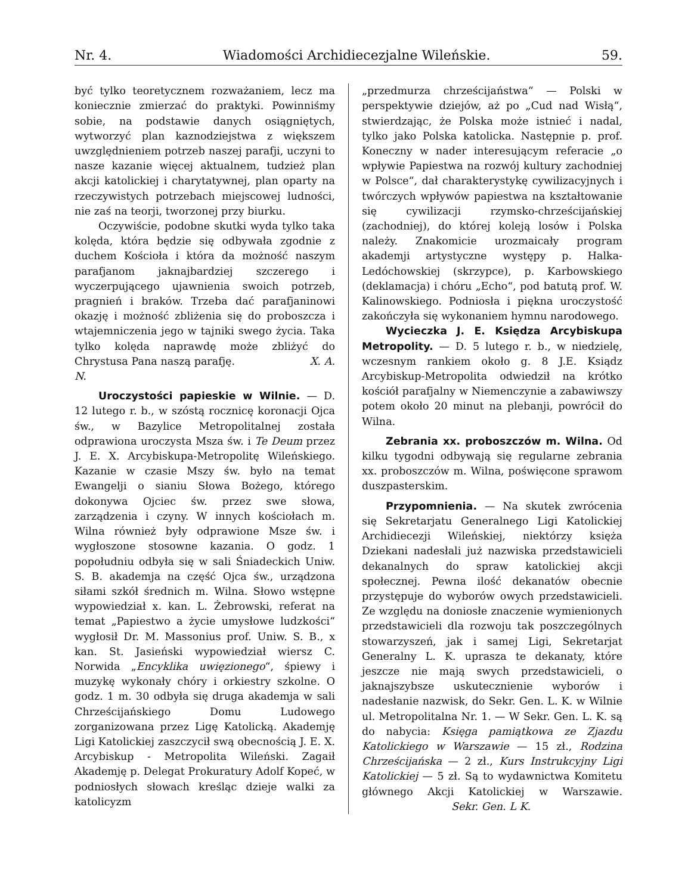Nr. 4. Wiadomości Archidiecezjalne Wileńskie. 59.
być tylko teoretycznem rozważaniem, lecz ma koniecznie zmierzać do praktyki. Powinniśmy sobie, na podstawie danych osiągniętych, wytworzyć plan kaznodziejstwa z większem uwzględnieniem potrzeb naszej parafji, uczyni to nasze kazanie więcej aktualnem, tudzież plan akcji katolickiej i charytatywnej, plan oparty na rzeczywistych potrzebach miejscowej ludności, nie zaś na teorji, tworzonej przy biurku.
Oczywiście, podobne skutki wyda tylko taka kolęda, która będzie się odbywała zgodnie z duchem Kościoła i która da możność naszym parafjanom jaknajbardziej szczerego i wyczerpującego ujawnienia swoich potrzeb, pragnień i braków. Trzeba dać parafjaninowi okazję i możność zbliżenia się do proboszcza i wtajemniczenia jego w tajniki swego życia. Taka tylko kolęda naprawdę może zbliżyć do Chrystusa Pana naszą parafję. X. A. N.
Uroczystości papieskie w Wilnie. — D. 12 lutego r. b., w szóstą rocznicę koronacji Ojca św., w Bazylice Metropolitalnej została odprawiona uroczysta Msza św. i Te Deum przez J. E. X. Arcybiskupa-Metropolitę Wileńskiego. Kazanie w czasie Mszy św. było na temat Ewangelji o sianiu Słowa Bożego, którego dokonywa Ojciec św. przez swe słowa, zarządzenia i czyny. W innych kościołach m. Wilna również były odprawione Msze św. i wygłoszone stosowne kazania. O godz. 1 popołudniu odbyła się w sali Śniadeckich Uniw. S. B. akademja na część Ojca św., urządzona siłami szkół średnich m. Wilna. Słowo wstępne wypowiedział x. kan. L. Żebrowski, referat na temat „Papiestwo a życie umysłowe ludzkości“ wygłosił Dr. M. Massonius prof. Uniw. S. B., x kan. St. Jasieński wypowiedział wiersz C. Norwida „Encyklika uwięzionego“, śpiewy i muzykę wykonały chóry i orkiestry szkolne. O godz. 1 m. 30 odbyła się druga akademja w sali Chrześcijańskiego Domu Ludowego zorganizowana przez Ligę Katolicką. Akademję Ligi Katolickiej zaszczycił swą obecnością J. E. X. Arcybiskup - Metropolita Wileński. Zagaił Akademję p. Delegat Prokuratury Adolf Kopeć, w podniosłych słowach kreśląc dzieje walki za katolicyzm
„przedmurza chrześcijaństwa“ — Polski w perspektywie dziejów, aż po „Cud nad Wisłą“, stwierdzając, że Polska może istnieć i nadal, tylko jako Polska katolicka. Następnie p. prof. Koneczny w nader interesującym referacie „o wpływie Papiestwa na rozwój kultury zachodniej w Polsce“, dał charakterystykę cywilizacyjnych i twórczych wpływów papiestwa na kształtowanie się cywilizacji rzymsko-chrześcijańskiej (zachodniej), do której koleją losów i Polska należy. Znakomicie urozmaicały program akademji artystyczne występy p. Halka-Ledóchowskiej (skrzypce), p. Karbowskiego (deklamacja) i chóru „Echo“, pod batutą prof. W. Kalinowskiego. Podniosła i piękna uroczystość zakończyła się wykonaniem hymnu narodowego.
Wycieczka J. E. Księdza Arcybiskupa Metropolity. — D. 5 lutego r. b., w niedzielę, wczesnym rankiem około g. 8 J.E. Ksiądz Arcybiskup-Metropolita odwiedził na krótko kościół parafjalny w Niemenczynie a zabawiwszy potem około 20 minut na plebanji, powrócił do Wilna.
Zebrania xx. proboszczów m. Wilna. Od kilku tygodni odbywają się regularne zebrania xx. proboszczów m. Wilna, poświęcone sprawom duszpasterskim.
Przypomnienia. — Na skutek zwrócenia się Sekretarjatu Generalnego Ligi Katolickiej Archidiecezji Wileńskiej, niektórzy księża Dziekani nadesłali już nazwiska przedstawicieli dekanalnych do spraw katolickiej akcji społecznej. Pewna ilość dekanatów obecnie przystępuje do wyborów owych przedstawicieli. Ze względu na doniosłe znaczenie wymienionych przedstawicieli dla rozwoju tak poszczególnych stowarzyszeń, jak i samej Ligi, Sekretarjat Generalny L. K. uprasza te dekanaty, które jeszcze nie mają swych przedstawicieli, o jaknajszybsze uskutecznienie wyborów i nadesłanie nazwisk, do Sekr. Gen. L. K. w Wilnie ul. Metropolitalna Nr. 1. — W Sekr. Gen. L. K. są do nabycia: Księga pamiątkowa ze Zjazdu Katolickiego w Warszawie — 15 zł., Rodzina Chrześcijańska — 2 zł., Kurs Instrukcyjny Ligi Katolickiej — 5 zł. Są to wydawnictwa Komitetu głównego Akcji Katolickiej w Warszawie. Sekr. Gen. L K.